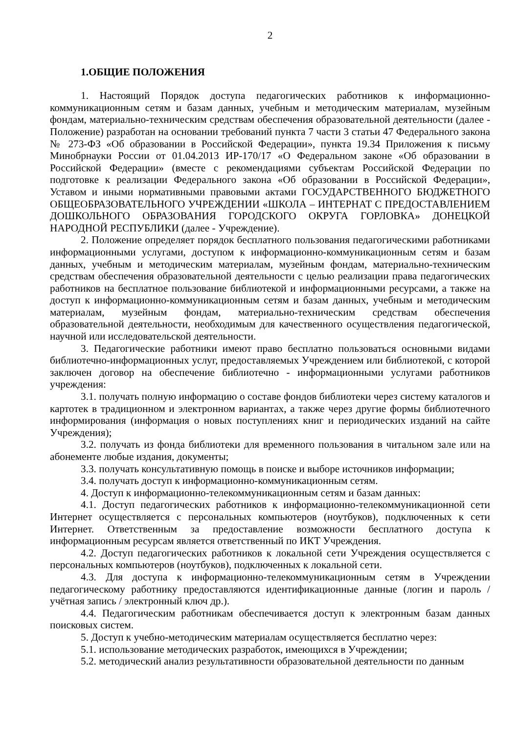2
1.ОБЩИЕ ПОЛОЖЕНИЯ
1. Настоящий Порядок доступа педагогических работников к информационно-коммуникационным сетям и базам данных, учебным и методическим материалам, музейным фондам, материально-техническим средствам обеспечения образовательной деятельности (далее - Положение) разработан на основании требований пункта 7 части 3 статьи 47 Федерального закона № 273-ФЗ «Об образовании в Российской Федерации», пункта 19.34 Приложения к письму Минобрнауки России от 01.04.2013 ИР-170/17 «О Федеральном законе «Об образовании в Российской Федерации» (вместе с рекомендациями субъектам Российской Федерации по подготовке к реализации Федерального закона «Об образовании в Российской Федерации», Уставом и иными нормативными правовыми актами ГОСУДАРСТВЕННОГО БЮДЖЕТНОГО ОБЩЕОБРАЗОВАТЕЛЬНОГО УЧРЕЖДЕНИИ «ШКОЛА – ИНТЕРНАТ С ПРЕДОСТАВЛЕНИЕМ ДОШКОЛЬНОГО ОБРАЗОВАНИЯ ГОРОДСКОГО ОКРУГА ГОРЛОВКА» ДОНЕЦКОЙ НАРОДНОЙ РЕСПУБЛИКИ (далее - Учреждение).
2. Положение определяет порядок бесплатного пользования педагогическими работниками информационными услугами, доступом к информационно-коммуникационным сетям и базам данных, учебным и методическим материалам, музейным фондам, материально-техническим средствам обеспечения образовательной деятельности с целью реализации права педагогических работников на бесплатное пользование библиотекой и информационными ресурсами, а также на доступ к информационно-коммуникационным сетям и базам данных, учебным и методическим материалам, музейным фондам, материально-техническим средствам обеспечения образовательной деятельности, необходимым для качественного осуществления педагогической, научной или исследовательской деятельности.
3. Педагогические работники имеют право бесплатно пользоваться основными видами библиотечно-информационных услуг, предоставляемых Учреждением или библиотекой, с которой заключен договор на обеспечение библиотечно - информационными услугами работников учреждения:
3.1. получать полную информацию о составе фондов библиотеки через систему каталогов и картотек в традиционном и электронном вариантах, а также через другие формы библиотечного информирования (информация о новых поступлениях книг и периодических изданий на сайте Учреждения);
3.2. получать из фонда библиотеки для временного пользования в читальном зале или на абонементе любые издания, документы;
3.3. получать консультативную помощь в поиске и выборе источников информации;
3.4. получать доступ к информационно-коммуникационным сетям.
4. Доступ к информационно-телекоммуникационным сетям и базам данных:
4.1. Доступ педагогических работников к информационно-телекоммуникационной сети Интернет осуществляется с персональных компьютеров (ноутбуков), подключенных к сети Интернет. Ответственным за предоставление возможности бесплатного доступа к информационным ресурсам является ответственный по ИКТ Учреждения.
4.2. Доступ педагогических работников к локальной сети Учреждения осуществляется с персональных компьютеров (ноутбуков), подключенных к локальной сети.
4.3. Для доступа к информационно-телекоммуникационным сетям в Учреждении педагогическому работнику предоставляются идентификационные данные (логин и пароль / учётная запись / электронный ключ др.).
4.4. Педагогическим работникам обеспечивается доступ к электронным базам данных поисковых систем.
5. Доступ к учебно-методическим материалам осуществляется бесплатно через:
5.1. использование методических разработок, имеющихся в Учреждении;
5.2. методический анализ результативности образовательной деятельности по данным